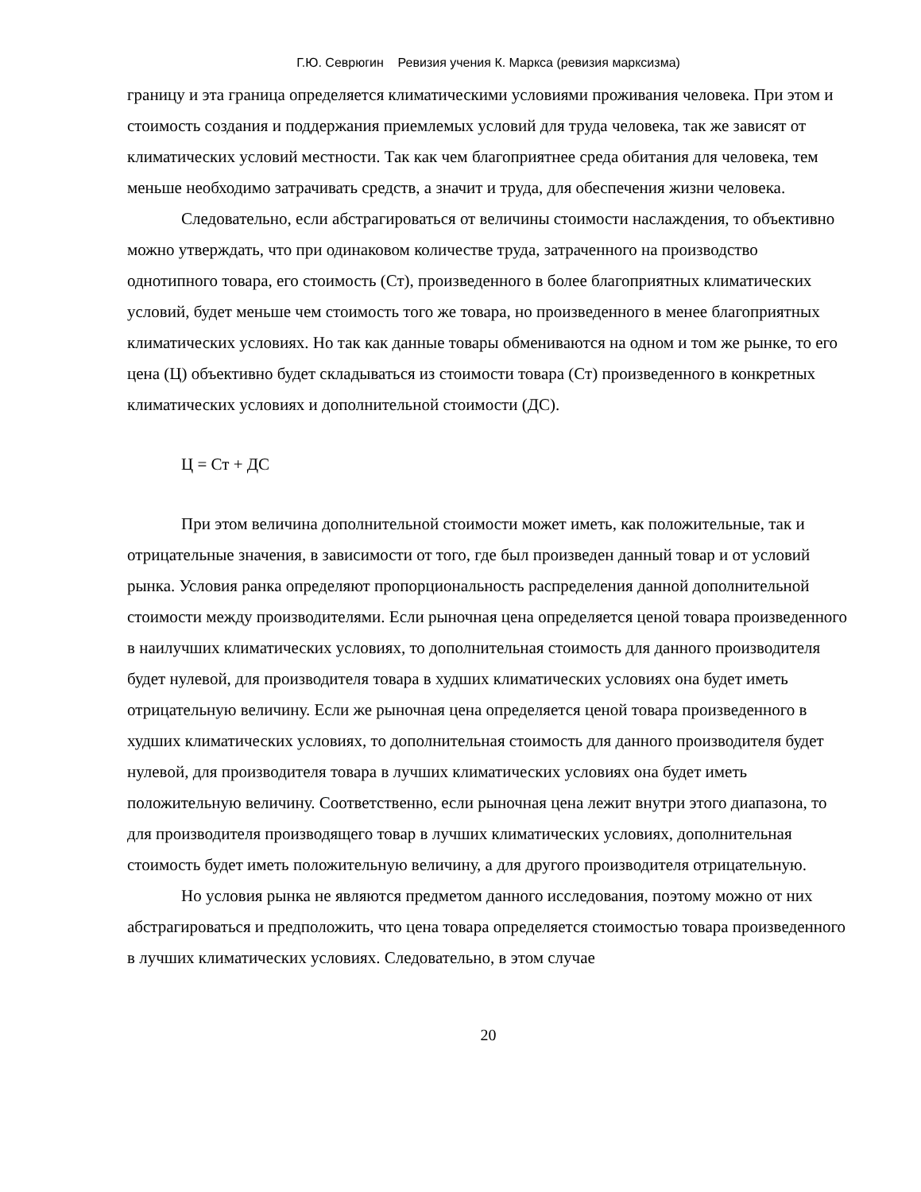Г.Ю. Севрюгин Ревизия учения К. Маркса (ревизия марксизма)
границу и эта граница определяется климатическими условиями проживания человека. При этом и стоимость создания и поддержания приемлемых условий для труда человека, так же зависят от климатических условий местности. Так как чем благоприятнее среда обитания для человека, тем меньше необходимо затрачивать средств, а значит и труда, для обеспечения жизни человека.
Следовательно, если абстрагироваться от величины стоимости наслаждения, то объективно можно утверждать, что при одинаковом количестве труда, затраченного на производство однотипного товара, его стоимость (Ст), произведенного в более благоприятных климатических условий, будет меньше чем стоимость того же товара, но произведенного в менее благоприятных климатических условиях. Но так как данные товары обмениваются на одном и том же рынке, то его цена (Ц) объективно будет складываться из стоимости товара (Ст) произведенного в конкретных климатических условиях и дополнительной стоимости (ДС).
Ц = Ст + ДС
При этом величина дополнительной стоимости может иметь, как положительные, так и отрицательные значения, в зависимости от того, где был произведен данный товар и от условий рынка. Условия ранка определяют пропорциональность распределения данной дополнительной стоимости между производителями. Если рыночная цена определяется ценой товара произведенного в наилучших климатических условиях, то дополнительная стоимость для данного производителя будет нулевой, для производителя товара в худших климатических условиях она будет иметь отрицательную величину. Если же рыночная цена определяется ценой товара произведенного в худших климатических условиях, то дополнительная стоимость для данного производителя будет нулевой, для производителя товара в лучших климатических условиях она будет иметь положительную величину. Соответственно, если рыночная цена лежит внутри этого диапазона, то для производителя производящего товар в лучших климатических условиях, дополнительная стоимость будет иметь положительную величину, а для другого производителя отрицательную.
Но условия рынка не являются предметом данного исследования, поэтому можно от них абстрагироваться и предположить, что цена товара определяется стоимостью товара произведенного в лучших климатических условиях. Следовательно, в этом случае
20